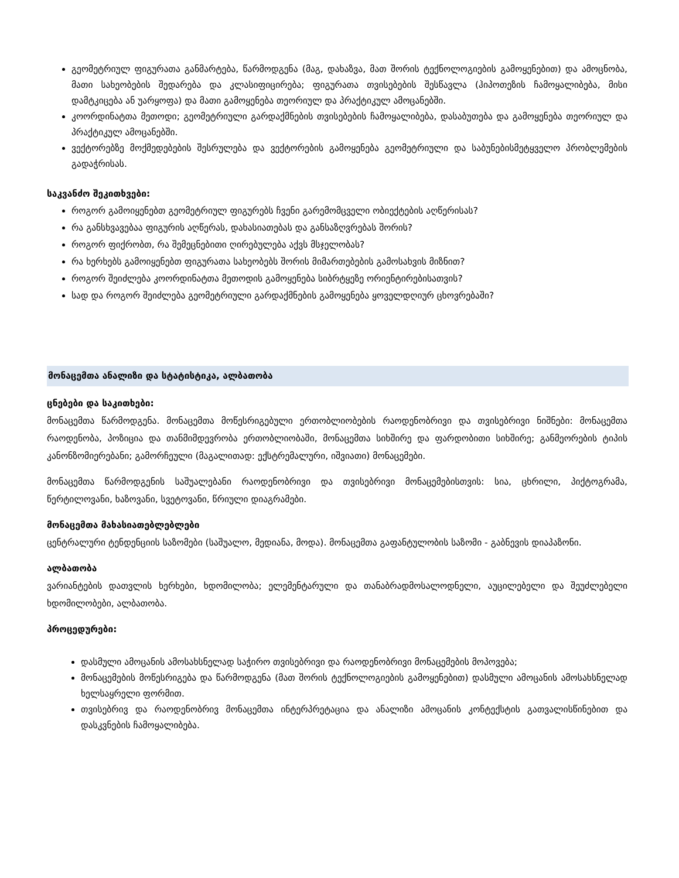გეომეტრიულ ფიგურათა განმარტება, წარმოდგენა (მაგ, დახაზვა, მათ შორის ტექნოლოგიების გამოყენებით) და ამოცნობა, მათი სახეობების შედარება და კლასიფიცირება; ფიგურათა თვისებების შესწავლა (ჰიპოთეზის ჩამოყალიბება, მისი დამტკიცება ან უარყოფა) და მათი გამოყენება თეორიულ და პრაქტიკულ ამოცანებში.
კოორდინატთა მეთოდი; გეომეტრიული გარდაქმნების თვისებების ჩამოყალიბება, დასაბუთება და გამოყენება თეორიულ და პრაქტიკულ ამოცანებში.
ვექტორებზე მოქმედებების შესრულება და ვექტორების გამოყენება გეომეტრიული და საბუნებისმეტყველო პრობლემების გადაჭრისას.
საკვანძო შეკითხვები:
როგორ გამოიყენებთ გეომეტრიულ ფიგურებს ჩვენი გარემომცველი ობიექტების აღწერისას?
რა განსხვავებაა ფიგურის აღწერას, დახასიათებას და განსაზღვრებას შორის?
როგორ ფიქრობთ, რა შემეცნებითი ღირებულება აქვს მსჯელობას?
რა ხერხებს გამოიყენებთ ფიგურათა სახეობებს შორის მიმართებების გამოსახვის მიზნით?
როგორ შეიძლება კოორდინატთა მეთოდის გამოყენება სიბრტყეზე ორიენტირებისათვის?
სად და როგორ შეიძლება გეომეტრიული გარდაქმნების გამოყენება ყოველდღიურ ცხოვრებაში?
მონაცემთა ანალიზი და სტატისტიკა, ალბათობა
ცნებები და საკითხები:
მონაცემთა წარმოდგენა. მონაცემთა მოწესრიგებული ერთობლიობების რაოდენობრივი და თვისებრივი ნიშნები: მონაცემთა რაოდენობა, პოზიცია და თანმიმდევრობა ერთობლიობაში, მონაცემთა სიხშირე და ფარდობითი სიხშირე; განმეორების ტიპის კანონზომიერებანი; გამორჩეული (მაგალითად: ექსტრემალური, იშვიათი) მონაცემები.
მონაცემთა წარმოდგენის საშუალებანი რაოდენობრივი და თვისებრივი მონაცემებისთვის: სია, ცხრილი, პიქტოგრამა, წერტილოვანი, ხაზოვანი, სვეტოვანი, წრიული დიაგრამები.
მონაცემთა მახასიათებლებლები
ცენტრალური ტენდენციის საზომები (საშუალო, მედიანა, მოდა). მონაცემთა გაფანტულობის საზომი - გაბნევის დიაპაზონი.
ალბათობა
ვარიანტების დათვლის ხერხები, ხდომილობა; ელემენტარული და თანაბრადმოსალოდნელი, აუცილებელი და შეუძლებელი ხდომილობები, ალბათობა.
პროცედურები:
დასმული ამოცანის ამოსახსნელად საჭირო თვისებრივი და რაოდენობრივი მონაცემების მოპოვება;
მონაცემების მოწესრიგება და წარმოდგენა (მათ შორის ტექნოლოგიების გამოყენებით) დასმული ამოცანის ამოსახსნელად ხელსაყრელი ფორმით.
თვისებრივ და რაოდენობრივ მონაცემთა ინტერპრეტაცია და ანალიზი ამოცანის კონტექსტის გათვალისწინებით და დასკვნების ჩამოყალიბება.